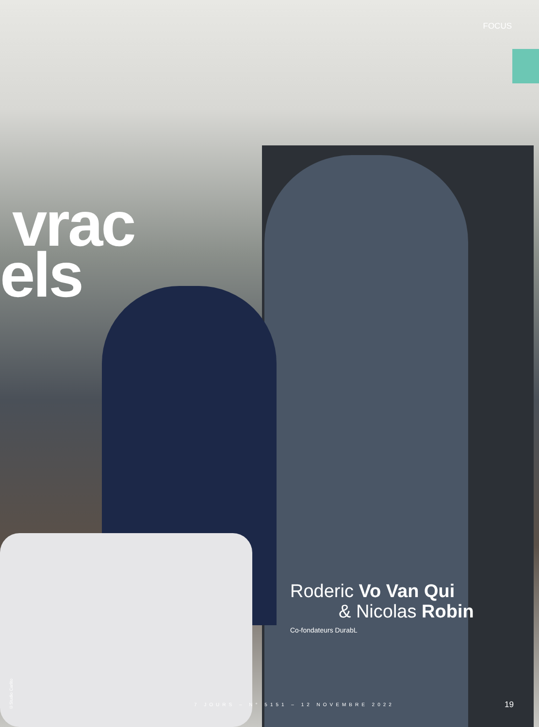FOCUS
vrac
els
Roderic Vo Van Qui
& Nicolas Robin
Co-fondateurs DurabL
©Studio Carlito
7 JOURS – N° 5151 – 12 NOVEMBRE 2022
19